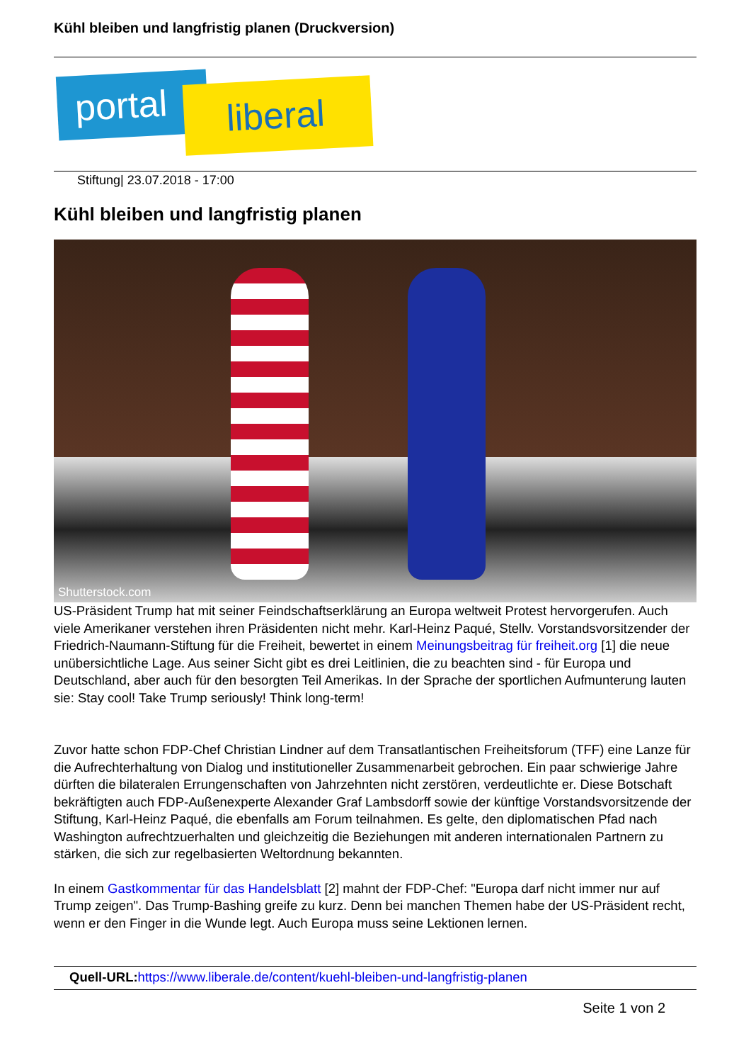Kühl bleiben und langfristig planen (Druckversion)
portal liberal
Stiftung| 23.07.2018 - 17:00
Kühl bleiben und langfristig planen
Shutterstock.com
US-Präsident Trump hat mit seiner Feindschaftserklärung an Europa weltweit Protest hervorgerufen. Auch viele Amerikaner verstehen ihren Präsidenten nicht mehr. Karl-Heinz Paqué, Stellv. Vorstandsvorsitzender der Friedrich-Naumann-Stiftung für die Freiheit, bewertet in einem Meinungsbeitrag für freiheit.org [1] die neue unübersichtliche Lage. Aus seiner Sicht gibt es drei Leitlinien, die zu beachten sind - für Europa und Deutschland, aber auch für den besorgten Teil Amerikas. In der Sprache der sportlichen Aufmunterung lauten sie: Stay cool! Take Trump seriously! Think long-term!
Zuvor hatte schon FDP-Chef Christian Lindner auf dem Transatlantischen Freiheitsforum (TFF) eine Lanze für die Aufrechterhaltung von Dialog und institutioneller Zusammenarbeit gebrochen. Ein paar schwierige Jahre dürften die bilateralen Errungenschaften von Jahrzehnten nicht zerstören, verdeutlichte er. Diese Botschaft bekräftigten auch FDP-Außenexperte Alexander Graf Lambsdorff sowie der künftige Vorstandsvorsitzende der Stiftung, Karl-Heinz Paqué, die ebenfalls am Forum teilnahmen. Es gelte, den diplomatischen Pfad nach Washington aufrechtzuerhalten und gleichzeitig die Beziehungen mit anderen internationalen Partnern zu stärken, die sich zur regelbasierten Weltordnung bekannten.
In einem Gastkommentar für das Handelsblatt [2] mahnt der FDP-Chef: "Europa darf nicht immer nur auf Trump zeigen". Das Trump-Bashing greife zu kurz. Denn bei manchen Themen habe der US-Präsident recht, wenn er den Finger in die Wunde legt. Auch Europa muss seine Lektionen lernen.
Quell-URL: https://www.liberale.de/content/kuehl-bleiben-und-langfristig-planen
Seite 1 von 2